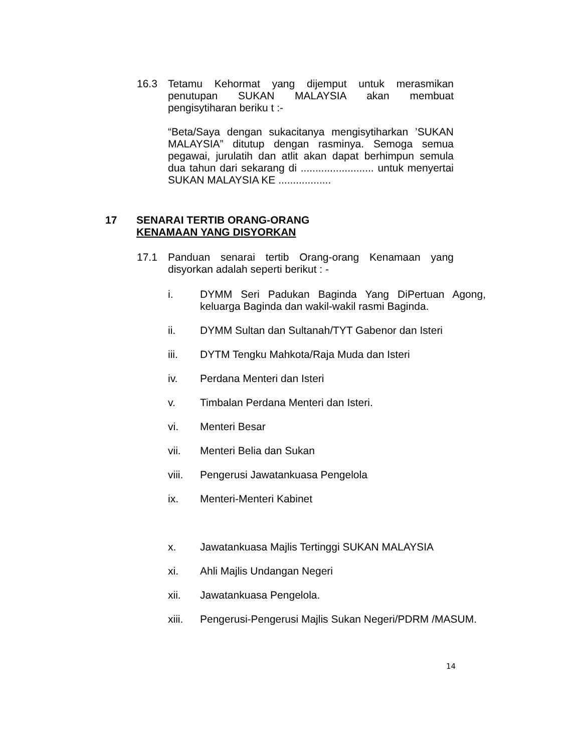16.3 Tetamu Kehormat yang dijemput untuk merasmikan penutupan SUKAN MALAYSIA akan membuat pengisytiharan beriku t :-
“Beta/Saya dengan sukacitanya mengisytiharkan ’SUKAN MALAYSIA” ditutup dengan rasminya. Semoga semua pegawai, jurulatih dan atlit akan dapat berhimpun semula dua tahun dari sekarang di ......................... untuk menyertai SUKAN MALAYSIA KE ..................
17 SENARAI TERTIB ORANG-ORANG
KENAMAAN YANG DISYORKAN
17.1 Panduan senarai tertib Orang-orang Kenamaan yang disyorkan adalah seperti berikut : -
i. DYMM Seri Padukan Baginda Yang DiPertuan Agong, keluarga Baginda dan wakil-wakil rasmi Baginda.
ii. DYMM Sultan dan Sultanah/TYT Gabenor dan Isteri
iii. DYTM Tengku Mahkota/Raja Muda dan Isteri
iv. Perdana Menteri dan Isteri
v. Timbalan Perdana Menteri dan Isteri.
vi. Menteri Besar
vii. Menteri Belia dan Sukan
viii. Pengerusi Jawatankuasa Pengelola
ix. Menteri-Menteri Kabinet
x. Jawatankuasa Majlis Tertinggi SUKAN MALAYSIA
xi. Ahli Majlis Undangan Negeri
xii. Jawatankuasa Pengelola.
xiii. Pengerusi-Pengerusi Majlis Sukan Negeri/PDRM /MASUM.
14